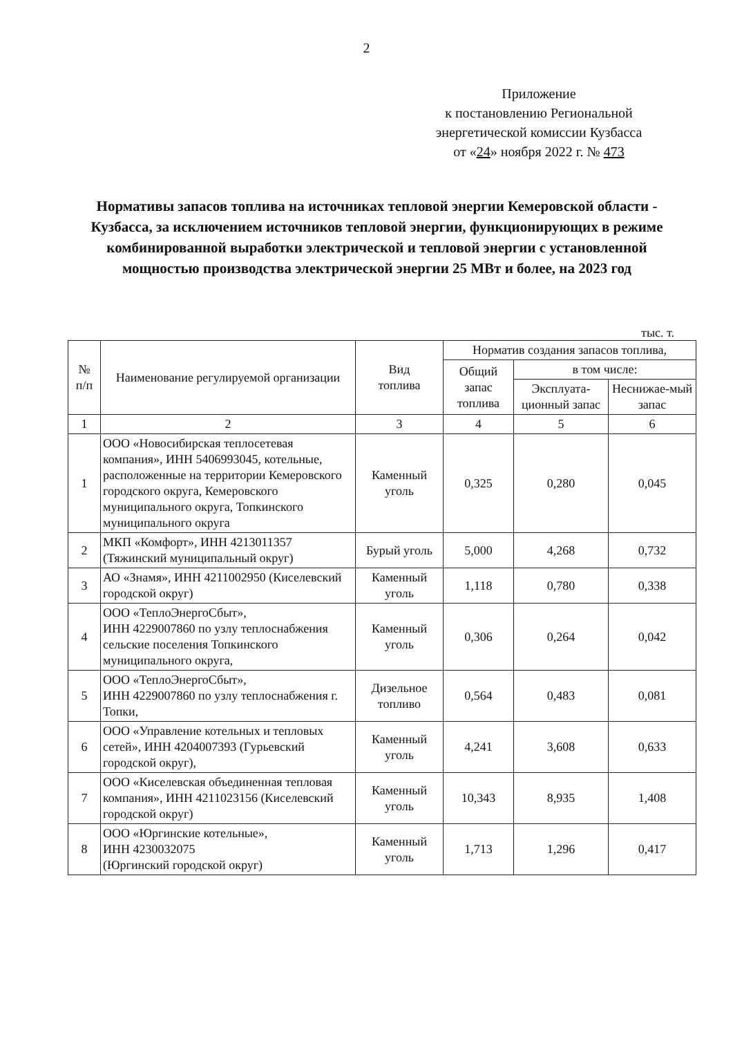2
Приложение
к постановлению Региональной
энергетической комиссии Кузбасса
от «24» ноября 2022 г. № 473
Нормативы запасов топлива на источниках тепловой энергии Кемеровской области - Кузбасса, за исключением источников тепловой энергии, функционирующих в режиме комбинированной выработки электрической и тепловой энергии с установленной мощностью производства электрической энергии 25 МВт и более, на 2023 год
тыс. т.
| № п/п | Наименование регулируемой организации | Вид топлива | Норматив создания запасов топлива, | | |
| --- | --- | --- | --- | --- | --- |
| | | | Общий запас топлива | в том числе: | |
| | | | | Эксплуата-ционный запас | Неснижае-мый запас |
| 1 | 2 | 3 | 4 | 5 | 6 |
| 1 | ООО «Новосибирская теплосетевая компания», ИНН 5406993045, котельные, расположенные на территории Кемеровского городского округа, Кемеровского муниципального округа, Топкинского муниципального округа | Каменный уголь | 0,325 | 0,280 | 0,045 |
| 2 | МКП «Комфорт», ИНН 4213011357 (Тяжинский муниципальный округ) | Бурый уголь | 5,000 | 4,268 | 0,732 |
| 3 | АО «Знамя», ИНН 4211002950 (Киселевский городской округ) | Каменный уголь | 1,118 | 0,780 | 0,338 |
| 4 | ООО «ТеплоЭнергоСбыт», ИНН 4229007860 по узлу теплоснабжения сельские поселения Топкинского муниципального округа, | Каменный уголь | 0,306 | 0,264 | 0,042 |
| 5 | ООО «ТеплоЭнергоСбыт», ИНН 4229007860 по узлу теплоснабжения г. Топки, | Дизельное топливо | 0,564 | 0,483 | 0,081 |
| 6 | ООО «Управление котельных и тепловых сетей», ИНН 4204007393 (Гурьевский городской округ), | Каменный уголь | 4,241 | 3,608 | 0,633 |
| 7 | ООО «Киселевская объединенная тепловая компания», ИНН 4211023156 (Киселевский городской округ) | Каменный уголь | 10,343 | 8,935 | 1,408 |
| 8 | ООО «Юргинские котельные», ИНН 4230032075 (Юргинский городской округ) | Каменный уголь | 1,713 | 1,296 | 0,417 |